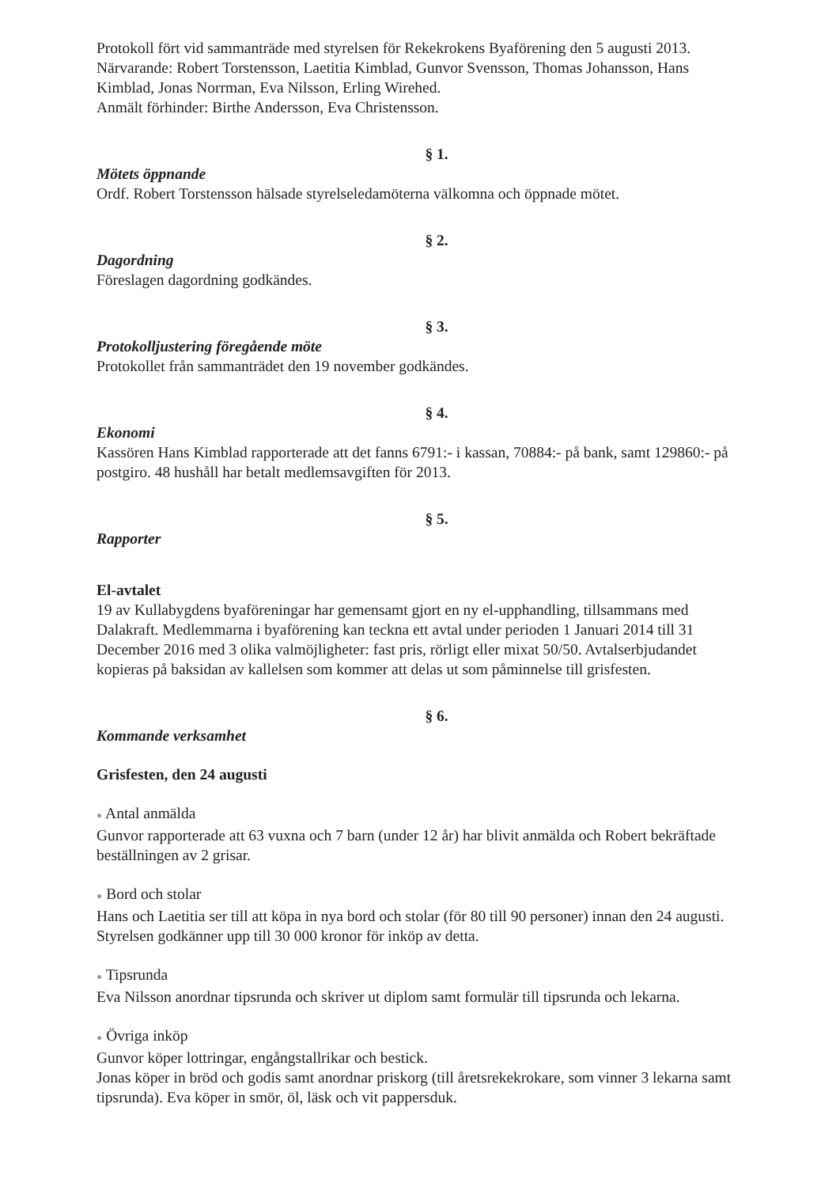Protokoll fört vid sammanträde med styrelsen för Rekekrokens Byaförening den 5 augusti 2013. Närvarande: Robert Torstensson, Laetitia Kimblad, Gunvor Svensson, Thomas Johansson, Hans Kimblad, Jonas Norrman, Eva Nilsson, Erling Wirehed.
Anmält förhinder: Birthe Andersson, Eva Christensson.
§ 1.
Mötets öppnande
Ordf. Robert Torstensson hälsade styrelseledamöterna välkomna och öppnade mötet.
§ 2.
Dagordning
Föreslagen dagordning godkändes.
§ 3.
Protokolljustering föregående möte
Protokollet från sammanträdet den 19 november godkändes.
§ 4.
Ekonomi
Kassören Hans Kimblad rapporterade att det fanns 6791:- i kassan, 70884:- på bank, samt 129860:- på postgiro. 48 hushåll har betalt medlemsavgiften för 2013.
§ 5.
Rapporter
El-avtalet
19 av Kullabygdens byaföreningar har gemensamt gjort en ny el-upphandling, tillsammans med Dalakraft. Medlemmarna i byaförening kan teckna ett avtal under perioden 1 Januari 2014 till 31 December 2016 med 3 olika valmöjligheter: fast pris, rörligt eller mixat 50/50. Avtalserbjudandet kopieras på baksidan av kallelsen som kommer att delas ut som påminnelse till grisfesten.
§ 6.
Kommande verksamhet
Grisfesten, den 24 augusti
● Antal anmälda
Gunvor rapporterade att 63 vuxna och 7 barn (under 12 år) har blivit anmälda och Robert bekräftade beställningen av 2 grisar.
● Bord och stolar
Hans och Laetitia ser till att köpa in nya bord och stolar (för 80 till 90 personer) innan den 24 augusti. Styrelsen godkänner upp till 30 000 kronor för inköp av detta.
● Tipsrunda
Eva Nilsson anordnar tipsrunda och skriver ut diplom samt formulär till tipsrunda och lekarna.
● Övriga inköp
Gunvor köper lottringar, engångstallrikar och bestick.
Jonas köper in bröd och godis samt anordnar priskorg (till åretsrekekrokare, som vinner 3 lekarna samt tipsrunda). Eva köper in smör, öl, läsk och vit pappersduk.